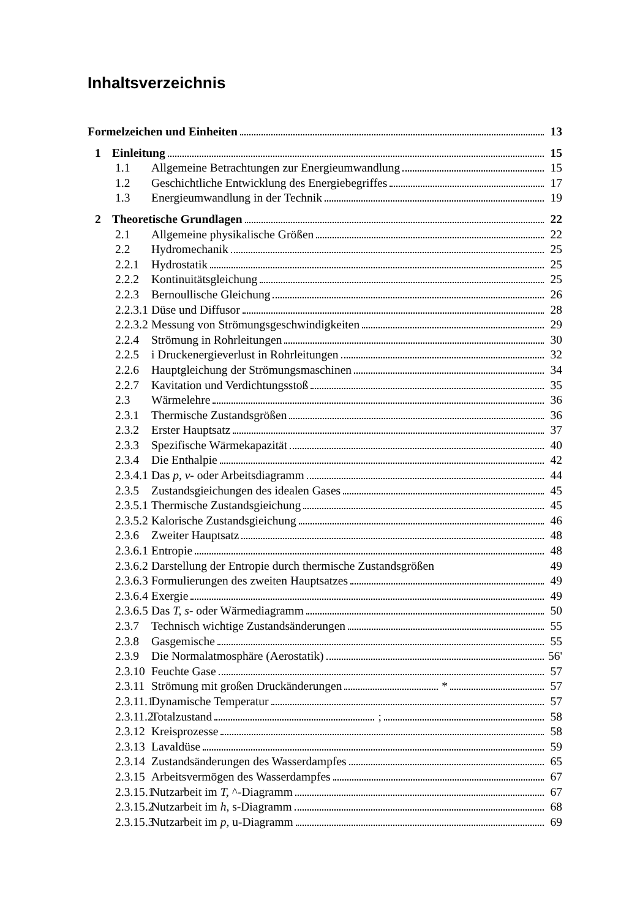Inhaltsverzeichnis
Formelzeichen und Einheiten 13
1 Einleitung 15
1.1 Allgemeine Betrachtungen zur Energieumwandlung 15
1.2 Geschichtliche Entwicklung des Energiebegriffes 17
1.3 Energieumwandlung in der Technik 19
2 Theoretische Grundlagen 22
2.1 Allgemeine physikalische Größen 22
2.2 Hydromechanik 25
2.2.1 Hydrostatik 25
2.2.2 Kontinuitätsgleichung 25
2.2.3 Bernoullische Gleichung 26
2.2.3.1 Düse und Diffusor 28
2.2.3.2 Messung von Strömungsgeschwindigkeiten 29
2.2.4 Strömung in Rohrleitungen 30
2.2.5 i Druckenergieverlust in Rohrleitungen 32
2.2.6 Hauptgleichung der Strömungsmaschinen 34
2.2.7 Kavitation und Verdichtungsstoß 35
2.3 Wärmelehre 36
2.3.1 Thermische Zustandsgrößen 36
2.3.2 Erster Hauptsatz 37
2.3.3 Spezifische Wärmekapazität 40
2.3.4 Die Enthalpie 42
2.3.4.1 Das p, v- oder Arbeitsdiagramm 44
2.3.5 Zustandsgieichungen des idealen Gases 45
2.3.5.1 Thermische Zustandsgieichung 45
2.3.5.2 Kalorische Zustandsgieichung 46
2.3.6 Zweiter Hauptsatz 48
2.3.6.1 Entropie 48
2.3.6.2 Darstellung der Entropie durch thermische Zustandsgrößen 49
2.3.6.3 Formulierungen des zweiten Hauptsatzes 49
2.3.6.4 Exergie 49
2.3.6.5 Das T, s- oder Wärmediagramm 50
2.3.7 Technisch wichtige Zustandsänderungen 55
2.3.8 Gasgemische 55
2.3.9 Die Normalatmosphäre (Aerostatik) 56'
2.3.10 Feuchte Gase 57
2.3.11 Strömung mit großen Druckänderungen * 57
2.3.11.1 Dynamische Temperatur 57
2.3.11.2 Totalzustand ; 58
2.3.12 Kreisprozesse 58
2.3.13 Lavaldüse 59
2.3.14 Zustandsänderungen des Wasserdampfes 65
2.3.15 Arbeitsvermögen des Wasserdampfes 67
2.3.15.1 Nutzarbeit im T, ^-Diagramm 67
2.3.15.2 Nutzarbeit im h, s-Diagramm 68
2.3.15.3 Nutzarbeit im p, u-Diagramm 69